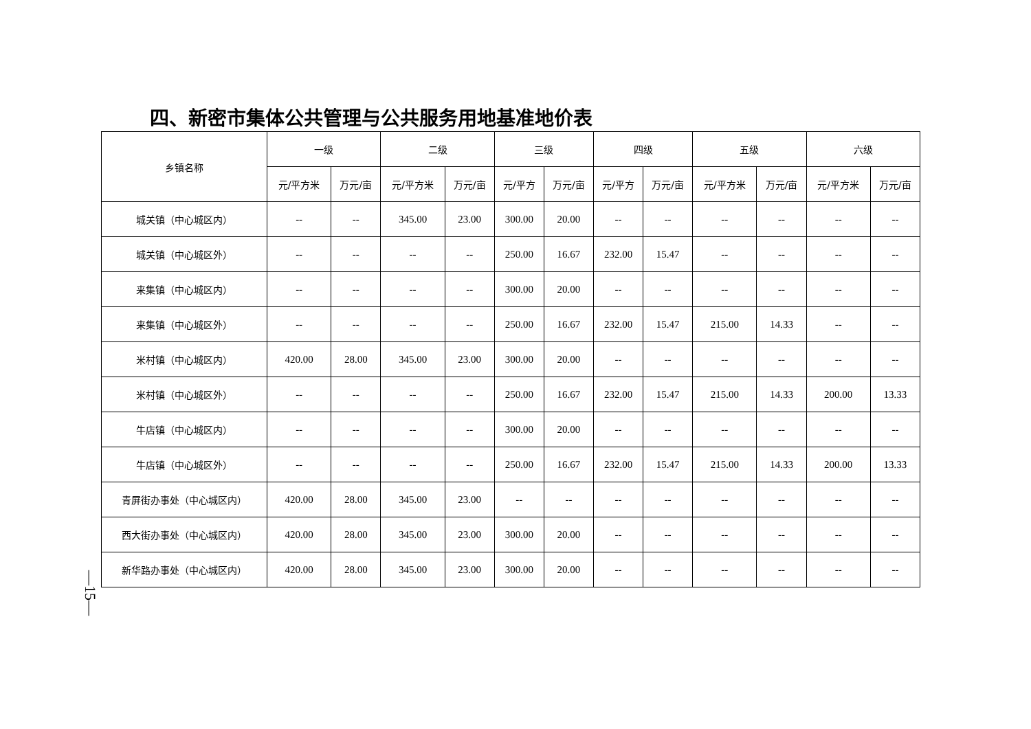四、新密市集体公共管理与公共服务用地基准地价表
| 乡镇名称 | 一级 | | 二级 | | 三级 | | 四级 | | 五级 | | 六级 | |
| --- | --- | --- | --- | --- | --- | --- | --- | --- | --- | --- | --- | --- |
| | 元/平方米 | 万元/亩 | 元/平方米 | 万元/亩 | 元/平方 | 万元/亩 | 元/平方 | 万元/亩 | 元/平方米 | 万元/亩 | 元/平方米 | 万元/亩 |
| 城关镇（中心城区内） | -- | -- | 345.00 | 23.00 | 300.00 | 20.00 | -- | -- | -- | -- | -- | -- |
| 城关镇（中心城区外） | -- | -- | -- | -- | 250.00 | 16.67 | 232.00 | 15.47 | -- | -- | -- | -- |
| 来集镇（中心城区内） | -- | -- | -- | -- | 300.00 | 20.00 | -- | -- | -- | -- | -- | -- |
| 来集镇（中心城区外） | -- | -- | -- | -- | 250.00 | 16.67 | 232.00 | 15.47 | 215.00 | 14.33 | -- | -- |
| 米村镇（中心城区内） | 420.00 | 28.00 | 345.00 | 23.00 | 300.00 | 20.00 | -- | -- | -- | -- | -- | -- |
| 米村镇（中心城区外） | -- | -- | -- | -- | 250.00 | 16.67 | 232.00 | 15.47 | 215.00 | 14.33 | 200.00 | 13.33 |
| 牛店镇（中心城区内） | -- | -- | -- | -- | 300.00 | 20.00 | -- | -- | -- | -- | -- | -- |
| 牛店镇（中心城区外） | -- | -- | -- | -- | 250.00 | 16.67 | 232.00 | 15.47 | 215.00 | 14.33 | 200.00 | 13.33 |
| 青屏街办事处（中心城区内） | 420.00 | 28.00 | 345.00 | 23.00 | -- | -- | -- | -- | -- | -- | -- | -- |
| 西大街办事处（中心城区内） | 420.00 | 28.00 | 345.00 | 23.00 | 300.00 | 20.00 | -- | -- | -- | -- | -- | -- |
| 新华路办事处（中心城区内） | 420.00 | 28.00 | 345.00 | 23.00 | 300.00 | 20.00 | -- | -- | -- | -- | -- | -- |
—15—